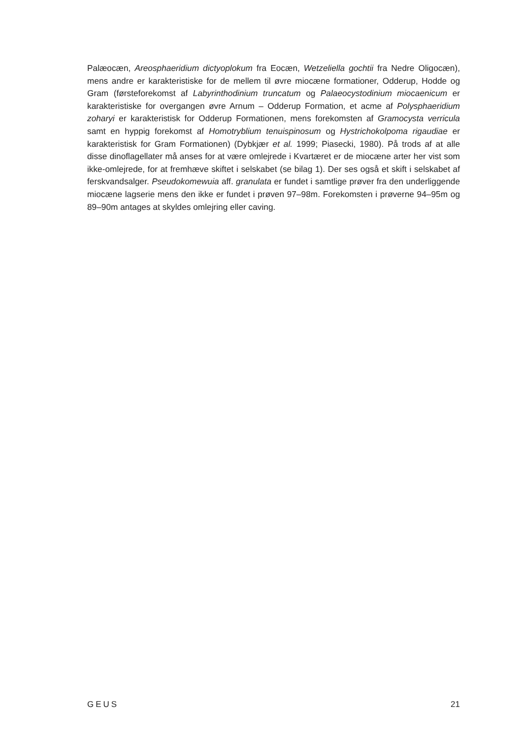Palæocæn, Areosphaeridium dictyoplokum fra Eocæn, Wetzeliella gochtii fra Nedre Oligocæn), mens andre er karakteristiske for de mellem til øvre miocæne formationer, Odderup, Hodde og Gram (førsteforekomst af Labyrinthodinium truncatum og Palaeocystodinium miocaenicum er karakteristiske for overgangen øvre Arnum – Odderup Formation, et acme af Polysphaeridium zoharyi er karakteristisk for Odderup Formationen, mens forekomsten af Gramocysta verricula samt en hyppig forekomst af Homotryblium tenuispinosum og Hystrichokolpoma rigaudiae er karakteristisk for Gram Formationen) (Dybkjær et al. 1999; Piasecki, 1980). På trods af at alle disse dinoflagellater må anses for at være omlejrede i Kvartæret er de miocæne arter her vist som ikke-omlejrede, for at fremhæve skiftet i selskabet (se bilag 1). Der ses også et skift i selskabet af ferskvandsalger. Pseudokomewuia aff. granulata er fundet i samtlige prøver fra den underliggende miocæne lagserie mens den ikke er fundet i prøven 97–98m. Forekomsten i prøverne 94–95m og 89–90m antages at skyldes omlejring eller caving.
GEUS 21